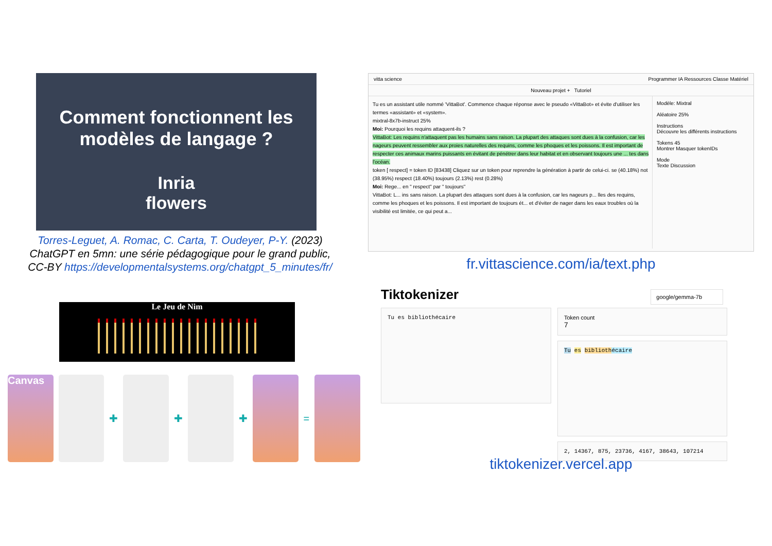Comment fonctionnent les
modèles de langage ?
Inria
flowers
Torres-Leguet, A. Romac, C. Carta, T. Oudeyer, P-Y. (2023)
ChatGPT en 5mn: une série pédagogique pour le grand public,
CC-BY https://developmentalsystems.org/chatgpt_5_minutes/fr/
Le Jeu de Nim
Canvas
✚
✚
✚
=
vitta science Programmer IA Ressources Classe Matériel
Nouveau projet + Tutoriel
Modèle: Mixtral
Aléatoire 25%
Instructions
Découvre les différents instructions
Tokens 45
Montrer Masquer tokenIDs
Mode
Texte Discussion
Tu es un assistant utile nommé 'VittaBot'. Commence chaque réponse avec le pseudo «VittaBot» et évite d'utiliser les termes «assistant» et «system».
mixtral-8x7b-instruct 25%
Moi: Pourquoi les requins attaquent-ils ?
VittaBot: Les requins n'attaquent pas les humains sans raison. La plupart des attaques sont dues à la confusion, car les nageurs peuvent ressembler aux proies naturelles des requins, comme les phoques et les poissons. Il est important de respecter ces animaux marins puissants en évitant de pénétrer dans leur habitat et en observant toujours une ... tes dans l'océan.
token [ respect] = token ID [83438] Cliquez sur un token pour reprendre la génération à partir de celui-ci. se (40.18%) not (38.95%) respect (18.40%) toujours (2.13%) rest (0.28%)
Moi: Rege... en " respect" par " toujours"
VittaBot: L... ins sans raison. La plupart des attaques sont dues à la confusion, car les nageurs p... lles des requins, comme les phoques et les poissons. Il est important de toujours ét... et d'éviter de nager dans les eaux troubles où la visibilité est limitée, ce qui peut a...
fr.vittascience.com/ia/text.php
Tiktokenizer
google/gemma-7b
Tu es bibliothécaire
Token count
7
Tu es biblioth écaire
2, 14367, 875, 23736, 4167, 38643, 107214
tiktokenizer.vercel.app